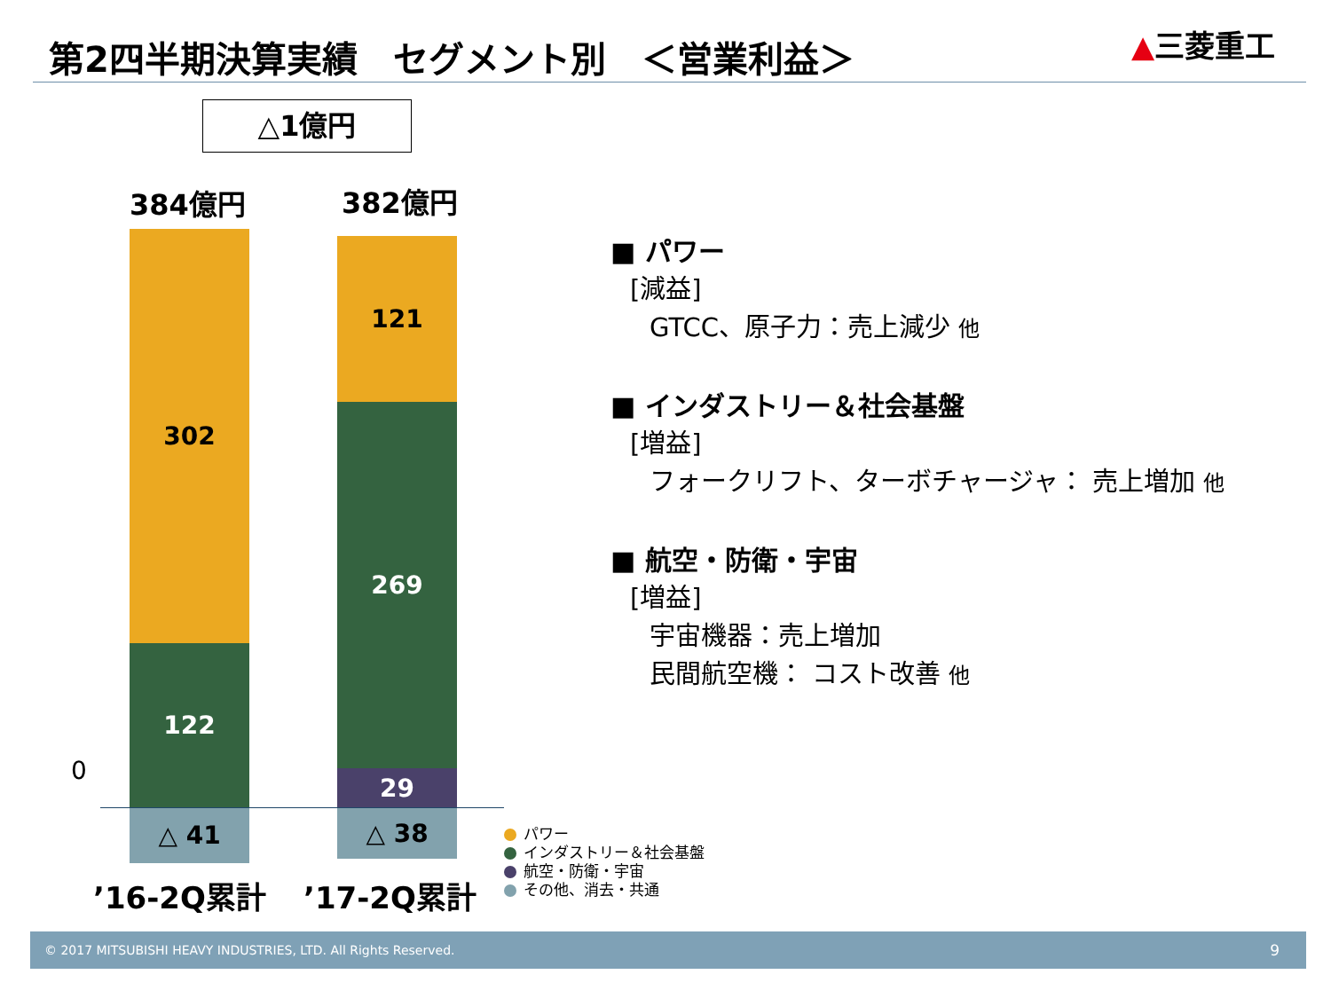第2四半期決算実績　セグメント別　＜営業利益＞
▲三菱重工
△1億円
384億円 382億円
302
122
△ 41
121
269
29
△ 38
0
’16-2Q累計 ’17-2Q累計
パワー
インダストリー＆社会基盤
航空・防衛・宇宙
その他、消去・共通
■ パワー
[減益]
GTCC、原子力：売上減少 他
■ インダストリー＆社会基盤
[増益]
フォークリフト、ターボチャージャ： 売上増加 他
■ 航空・防衛・宇宙
[増益]
宇宙機器：売上増加
民間航空機： コスト改善 他
© 2017 MITSUBISHI HEAVY INDUSTRIES, LTD. All Rights Reserved. 9